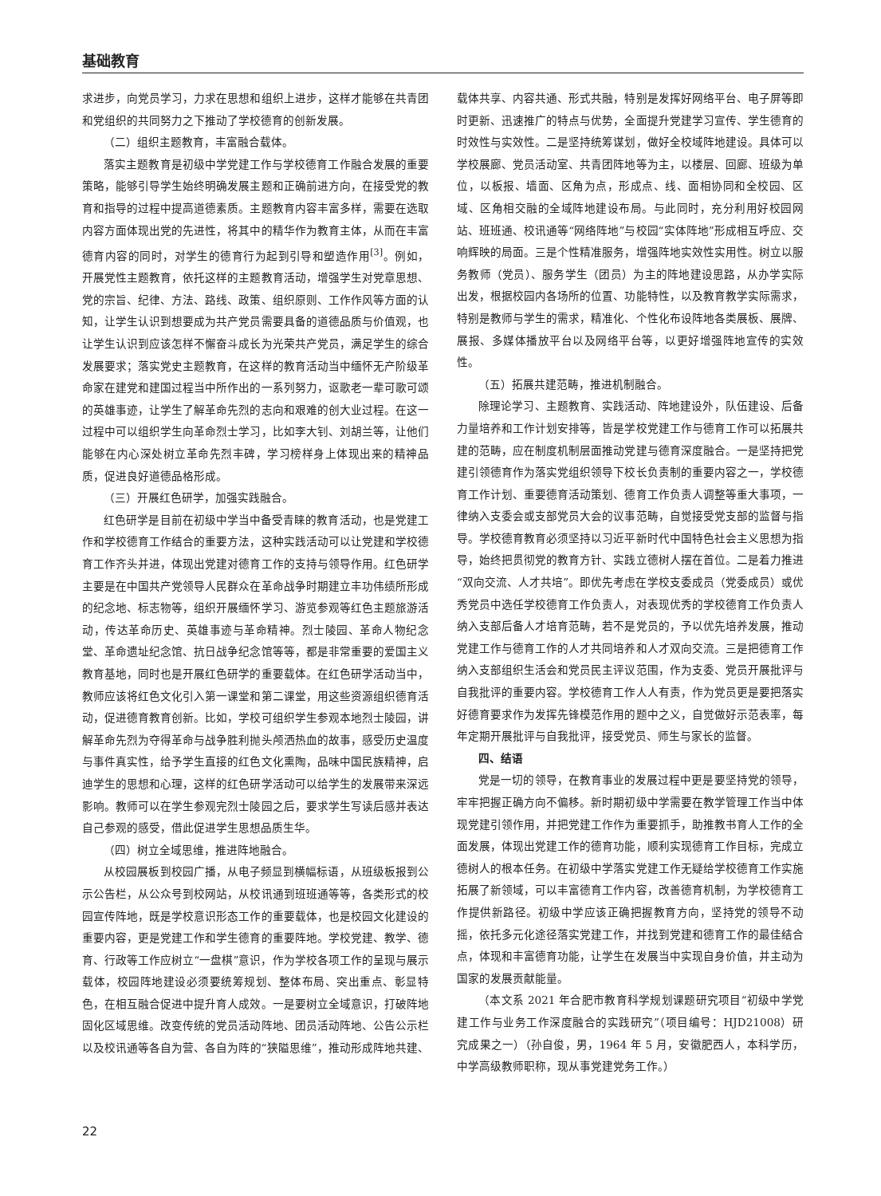基础教育
求进步，向党员学习，力求在思想和组织上进步，这样才能够在共青团和党组织的共同努力之下推动了学校德育的创新发展。
（二）组织主题教育，丰富融合载体。
落实主题教育是初级中学党建工作与学校德育工作融合发展的重要策略，能够引导学生始终明确发展主题和正确前进方向，在接受党的教育和指导的过程中提高道德素质。主题教育内容丰富多样，需要在选取内容方面体现出党的先进性，将其中的精华作为教育主体，从而在丰富德育内容的同时，对学生的德育行为起到引导和塑造作用<sup>[3]</sup>。例如，开展党性主题教育，依托这样的主题教育活动，增强学生对党章思想、党的宗旨、纪律、方法、路线、政策、组织原则、工作作风等方面的认知，让学生认识到想要成为共产党员需要具备的道德品质与价值观，也让学生认识到应该怎样不懈奋斗成长为光荣共产党员，满足学生的综合发展要求；落实党史主题教育，在这样的教育活动当中缅怀无产阶级革命家在建党和建国过程当中所作出的一系列努力，讴歌老一辈可歌可颂的英雄事迹，让学生了解革命先烈的志向和艰难的创大业过程。在这一过程中可以组织学生向革命烈士学习，比如李大钊、刘胡兰等，让他们能够在内心深处树立革命先烈丰碑，学习榜样身上体现出来的精神品质，促进良好道德品格形成。
（三）开展红色研学，加强实践融合。
红色研学是目前在初级中学当中备受青睐的教育活动，也是党建工作和学校德育工作结合的重要方法，这种实践活动可以让党建和学校德育工作齐头并进，体现出党建对德育工作的支持与领导作用。红色研学主要是在中国共产党领导人民群众在革命战争时期建立丰功伟绩所形成的纪念地、标志物等，组织开展缅怀学习、游览参观等红色主题旅游活动，传达革命历史、英雄事迹与革命精神。烈士陵园、革命人物纪念堂、革命遗址纪念馆、抗日战争纪念馆等等，都是非常重要的爱国主义教育基地，同时也是开展红色研学的重要载体。在红色研学活动当中，教师应该将红色文化引入第一课堂和第二课堂，用这些资源组织德育活动，促进德育教育创新。比如，学校可组织学生参观本地烈士陵园，讲解革命先烈为夺得革命与战争胜利抛头颅洒热血的故事，感受历史温度与事件真实性，给予学生直接的红色文化熏陶，品味中国民族精神，启迪学生的思想和心理，这样的红色研学活动可以给学生的发展带来深远影响。教师可以在学生参观完烈士陵园之后，要求学生写读后感并表达自己参观的感受，借此促进学生思想品质生华。
（四）树立全域思维，推进阵地融合。
从校园展板到校园广播，从电子频显到横幅标语，从班级板报到公示公告栏，从公众号到校网站，从校讯通到班班通等等，各类形式的校园宣传阵地，既是学校意识形态工作的重要载体，也是校园文化建设的重要内容，更是党建工作和学生德育的重要阵地。学校党建、教学、德育、行政等工作应树立“一盘棋”意识，作为学校各项工作的呈现与展示载体，校园阵地建设必须要统筹规划、整体布局、突出重点、彰显特色，在相互融合促进中提升育人成效。一是要树立全域意识，打破阵地固化区域思维。改变传统的党员活动阵地、团员活动阵地、公告公示栏以及校讯通等各自为营、各自为阵的“狭隘思维”，推动形成阵地共建、载体共享、内容共通、形式共融，特别是发挥好网络平台、电子屏等即时更新、迅速推广的特点与优势，全面提升党建学习宣传、学生德育的时效性与实效性。二是坚持统筹谋划，做好全校域阵地建设。具体可以学校展廊、党员活动室、共青团阵地等为主，以楼层、回廊、班级为单位，以板报、墙面、区角为点，形成点、线、面相协同和全校园、区域、区角相交融的全域阵地建设布局。与此同时，充分利用好校园网站、班班通、校讯通等“网络阵地”与校园“实体阵地”形成相互呼应、交响辉映的局面。三是个性精准服务，增强阵地实效性实用性。树立以服务教师（党员）、服务学生（团员）为主的阵地建设思路，从办学实际出发，根据校园内各场所的位置、功能特性，以及教育教学实际需求，特别是教师与学生的需求，精准化、个性化布设阵地各类展板、展牌、展报、多媒体播放平台以及网络平台等，以更好增强阵地宣传的实效性。
（五）拓展共建范畴，推进机制融合。
除理论学习、主题教育、实践活动、阵地建设外，队伍建设、后备力量培养和工作计划安排等，皆是学校党建工作与德育工作可以拓展共建的范畴，应在制度机制层面推动党建与德育深度融合。一是坚持把党建引领德育作为落实党组织领导下校长负责制的重要内容之一，学校德育工作计划、重要德育活动策划、德育工作负责人调整等重大事项，一律纳入支委会或支部党员大会的议事范畴，自觉接受党支部的监督与指导。学校德育教育必须坚持以习近平新时代中国特色社会主义思想为指导，始终把贯彻党的教育方针、实践立德树人摆在首位。二是着力推进“双向交流、人才共培”。即优先考虑在学校支委成员（党委成员）或优秀党员中选任学校德育工作负责人，对表现优秀的学校德育工作负责人纳入支部后备人才培育范畴，若不是党员的，予以优先培养发展，推动党建工作与德育工作的人才共同培养和人才双向交流。三是把德育工作纳入支部组织生活会和党员民主评议范围，作为支委、党员开展批评与自我批评的重要内容。学校德育工作人人有责，作为党员更是要把落实好德育要求作为发挥先锋模范作用的题中之义，自觉做好示范表率，每年定期开展批评与自我批评，接受党员、师生与家长的监督。
四、结语
党是一切的领导，在教育事业的发展过程中更是要坚持党的领导，牢牢把握正确方向不偏移。新时期初级中学需要在教学管理工作当中体现党建引领作用，并把党建工作作为重要抓手，助推教书育人工作的全面发展，体现出党建工作的德育功能，顺利实现德育工作目标，完成立德树人的根本任务。在初级中学落实党建工作无疑给学校德育工作实施拓展了新领域，可以丰富德育工作内容，改善德育机制，为学校德育工作提供新路径。初级中学应该正确把握教育方向，坚持党的领导不动摇，依托多元化途径落实党建工作，并找到党建和德育工作的最佳结合点，体现和丰富德育功能，让学生在发展当中实现自身价值，并主动为国家的发展贡献能量。
（本文系 2021 年合肥市教育科学规划课题研究项目“初级中学党建工作与业务工作深度融合的实践研究”（项目编号：HJD21008）研究成果之一）（孙自俊，男，1964 年 5 月，安徽肥西人，本科学历，中学高级教师职称，现从事党建党务工作。）
22